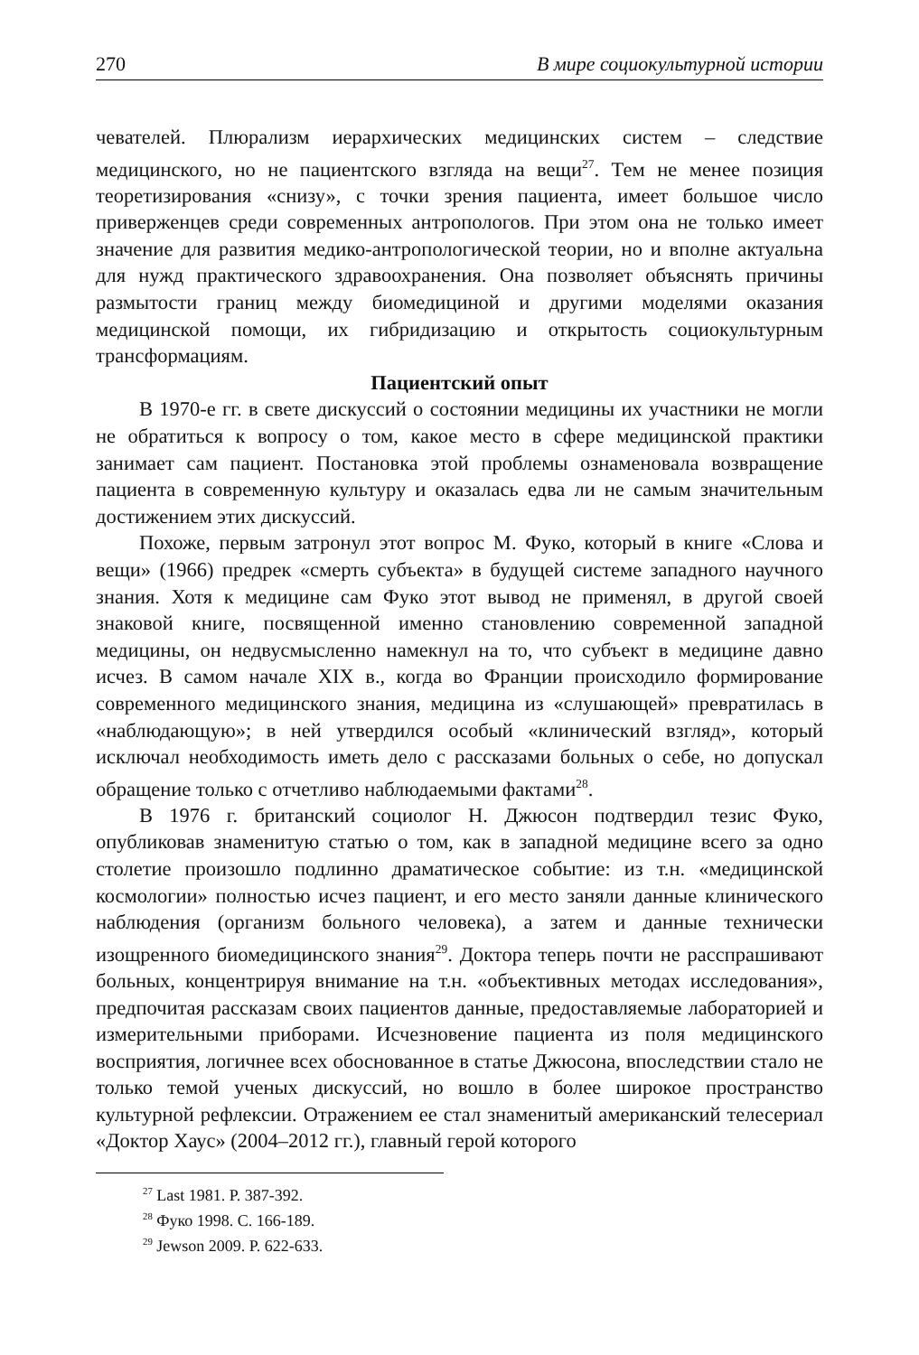270 В мире социокультурной истории
чевателей. Плюрализм иерархических медицинских систем – следствие медицинского, но не пациентского взгляда на вещи<sup>27</sup>. Тем не менее позиция теоретизирования «снизу», с точки зрения пациента, имеет большое число приверженцев среди современных антропологов. При этом она не только имеет значение для развития медико-антропологической теории, но и вполне актуальна для нужд практического здравоохранения. Она позволяет объяснять причины размытости границ между биомедициной и другими моделями оказания медицинской помощи, их гибридизацию и открытость социокультурным трансформациям.
Пациентский опыт
В 1970-е гг. в свете дискуссий о состоянии медицины их участники не могли не обратиться к вопросу о том, какое место в сфере медицинской практики занимает сам пациент. Постановка этой проблемы ознаменовала возвращение пациента в современную культуру и оказалась едва ли не самым значительным достижением этих дискуссий.
Похоже, первым затронул этот вопрос М. Фуко, который в книге «Слова и вещи» (1966) предрек «смерть субъекта» в будущей системе западного научного знания. Хотя к медицине сам Фуко этот вывод не применял, в другой своей знаковой книге, посвященной именно становлению современной западной медицины, он недвусмысленно намекнул на то, что субъект в медицине давно исчез. В самом начале XIX в., когда во Франции происходило формирование современного медицинского знания, медицина из «слушающей» превратилась в «наблюдающую»; в ней утвердился особый «клинический взгляд», который исключал необходимость иметь дело с рассказами больных о себе, но допускал обращение только с отчетливо наблюдаемыми фактами<sup>28</sup>.
В 1976 г. британский социолог Н. Джюсон подтвердил тезис Фуко, опубликовав знаменитую статью о том, как в западной медицине всего за одно столетие произошло подлинно драматическое событие: из т.н. «медицинской космологии» полностью исчез пациент, и его место заняли данные клинического наблюдения (организм больного человека), а затем и данные технически изощренного биомедицинского знания<sup>29</sup>. Доктора теперь почти не расспрашивают больных, концентрируя внимание на т.н. «объективных методах исследования», предпочитая рассказам своих пациентов данные, предоставляемые лабораторией и измерительными приборами. Исчезновение пациента из поля медицинского восприятия, логичнее всех обоснованное в статье Джюсона, впоследствии стало не только темой ученых дискуссий, но вошло в более широкое пространство культурной рефлексии. Отражением ее стал знаменитый американский телесериал «Доктор Хаус» (2004–2012 гг.), главный герой которого
<sup>27</sup> Last 1981. P. 387-392.
<sup>28</sup> Фуко 1998. С. 166-189.
<sup>29</sup> Jewson 2009. P. 622-633.